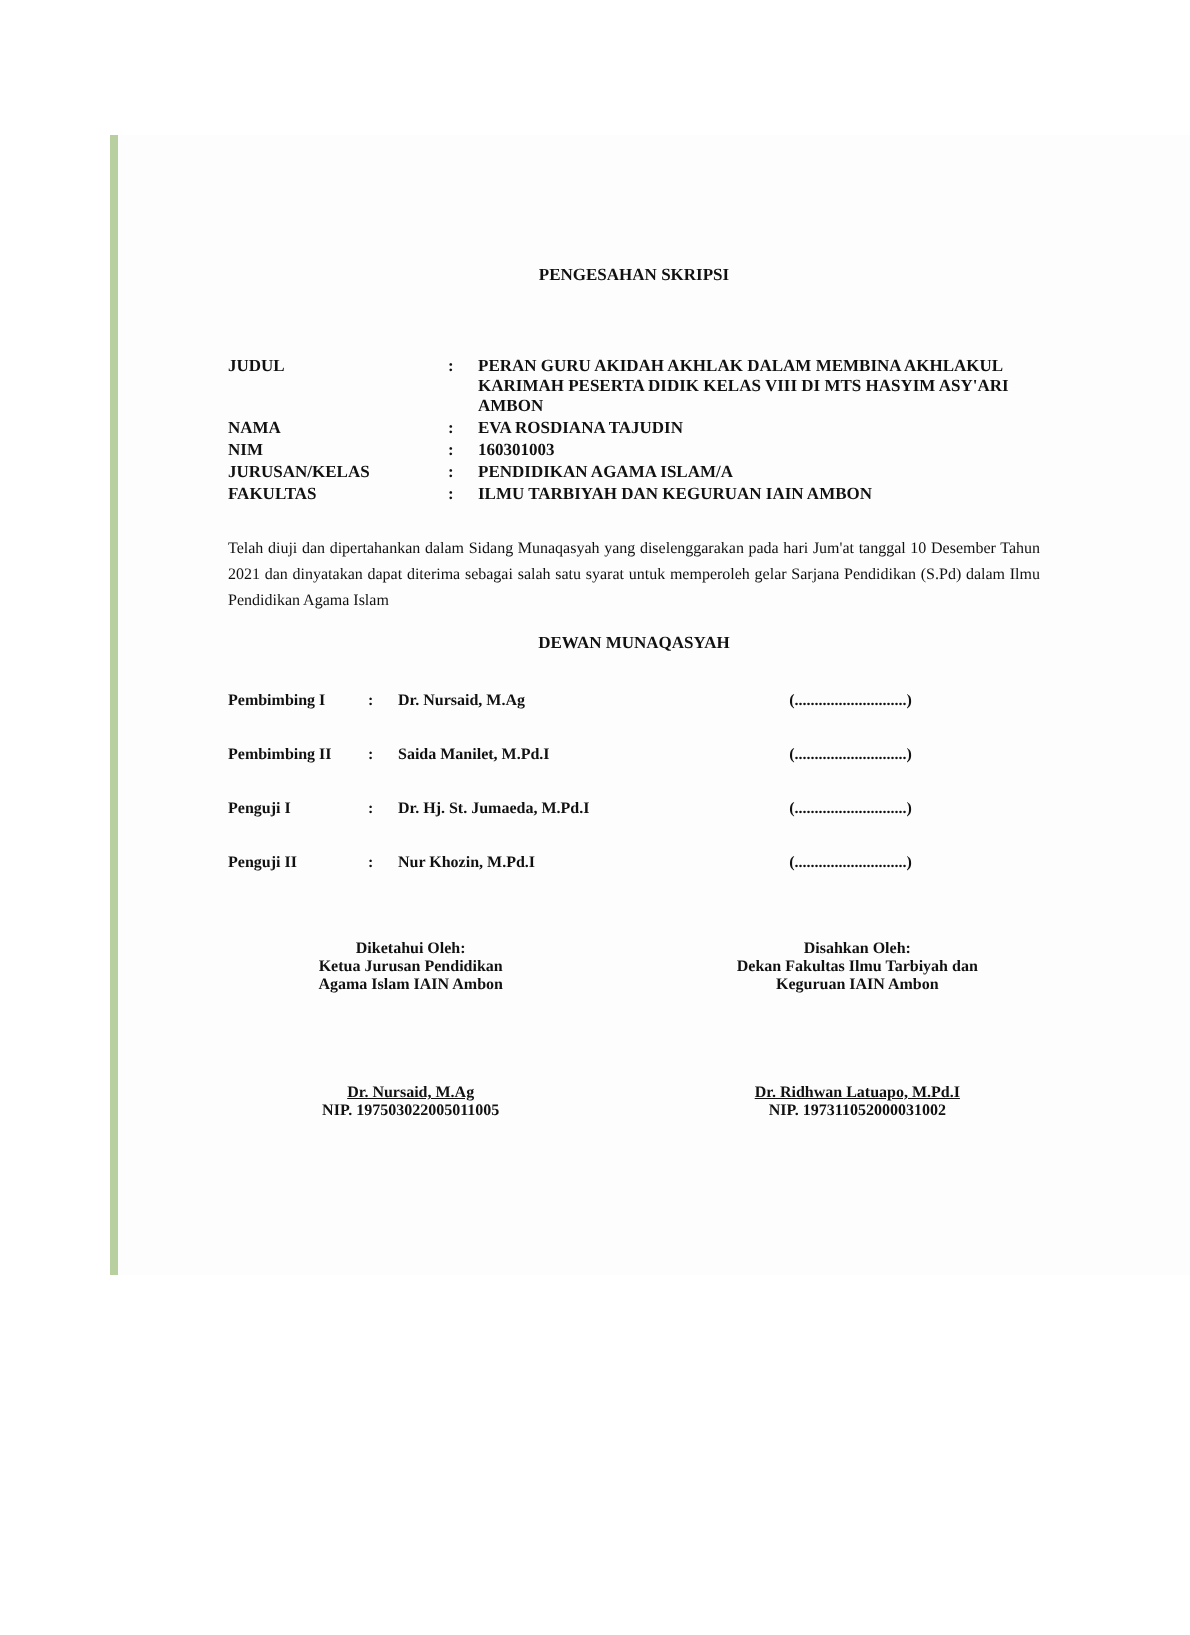PENGESAHAN SKRIPSI
| JUDUL | : | PERAN GURU AKIDAH AKHLAK DALAM MEMBINA AKHLAKUL KARIMAH PESERTA DIDIK KELAS VIII DI MTS HASYIM ASY'ARI AMBON |
| NAMA | : | EVA ROSDIANA TAJUDIN |
| NIM | : | 160301003 |
| JURUSAN/KELAS | : | PENDIDIKAN AGAMA ISLAM/A |
| FAKULTAS | : | ILMU TARBIYAH DAN KEGURUAN IAIN AMBON |
Telah diuji dan dipertahankan dalam Sidang Munaqasyah yang diselenggarakan pada hari Jum'at tanggal 10 Desember Tahun 2021 dan dinyatakan dapat diterima sebagai salah satu syarat untuk memperoleh gelar Sarjana Pendidikan (S.Pd) dalam Ilmu Pendidikan Agama Islam
DEWAN MUNAQASYAH
| Pembimbing I | : | Dr. Nursaid, M.Ag | (............................) |
| Pembimbing II | : | Saida Manilet, M.Pd.I | (............................) |
| Penguji I | : | Dr. Hj. St. Jumaeda, M.Pd.I | (............................) |
| Penguji II | : | Nur Khozin, M.Pd.I | (............................) |
Diketahui Oleh:
Ketua Jurusan Pendidikan
Agama Islam IAIN Ambon
Dr. Nursaid, M.Ag
NIP. 197503022005011005
Disahkan Oleh:
Dekan Fakultas Ilmu Tarbiyah dan
Keguruan IAIN Ambon
Dr. Ridhwan Latuapo, M.Pd.I
NIP. 197311052000031002